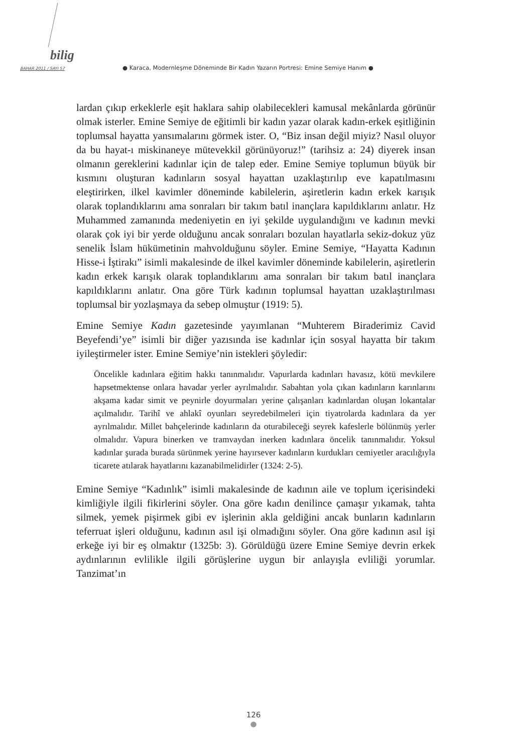bilig
BAHAR 2011 / SAYI 57 ● Karaca, Modernleşme Döneminde Bir Kadın Yazarın Portresi: Emine Semiye Hanım ●
lardan çıkıp erkeklerle eşit haklara sahip olabilecekleri kamusal mekânlarda görünür olmak isterler. Emine Semiye de eğitimli bir kadın yazar olarak kadın-erkek eşitliğinin toplumsal hayatta yansımalarını görmek ister. O, “Biz insan değil miyiz? Nasıl oluyor da bu hayat-ı miskinaneye mütevekkil görünüyoruz!” (tarihsiz a: 24) diyerek insan olmanın gereklerini kadınlar için de talep eder. Emine Semiye toplumun büyük bir kısmını oluşturan kadınların sosyal hayattan uzaklaştırılıp eve kapatılmasını eleştirirken, ilkel kavimler döneminde kabilelerin, aşiretlerin kadın erkek karışık olarak toplandıklarını ama sonraları bir takım batıl inançlara kapıldıklarını anlatır. Hz Muhammed zamanında medeniyetin en iyi şekilde uygulandığını ve kadının mevki olarak çok iyi bir yerde olduğunu ancak sonraları bozulan hayatlarla sekiz-dokuz yüz senelik İslam hükümetinin mahvolduğunu söyler. Emine Semiye, “Hayatta Kadının Hisse-i İştirakı” isimli makalesinde de ilkel kavimler döneminde kabilelerin, aşiretlerin kadın erkek karışık olarak toplandıklarını ama sonraları bir takım batıl inançlara kapıldıklarını anlatır. Ona göre Türk kadının toplumsal hayattan uzaklaştırılması toplumsal bir yozlaşmaya da sebep olmuştur (1919: 5).
Emine Semiye Kadın gazetesinde yayımlanan “Muhterem Biraderimiz Cavid Beyefendi’ye” isimli bir diğer yazısında ise kadınlar için sosyal hayatta bir takım iyileştirmeler ister. Emine Semiye’nin istekleri şöyledir:
Öncelikle kadınlara eğitim hakkı tanınmalıdır. Vapurlarda kadınları havasız, kötü mevkilere hapsetmektense onlara havadar yerler ayrılmalıdır. Sabahtan yola çıkan kadınların karınlarını akşama kadar simit ve peynirle doyurmaları yerine çalışanları kadınlardan oluşan lokantalar açılmalıdır. Tarihî ve ahlakî oyunları seyredebilmeleri için tiyatrolarda kadınlara da yer ayrılmalıdır. Millet bahçelerinde kadınların da oturabileceği seyrek kafeslerle bölünmüş yerler olmalıdır. Vapura binerken ve tramvaydan inerken kadınlara öncelik tanınmalıdır. Yoksul kadınlar şurada burada sürünmek yerine hayırsever kadınların kurdukları cemiyetler aracılığıyla ticarete atılarak hayatlarını kazanabilmelidirler (1324: 2-5).
Emine Semiye “Kadınlık” isimli makalesinde de kadının aile ve toplum içerisindeki kimliğiyle ilgili fikirlerini söyler. Ona göre kadın denilince çamaşır yıkamak, tahta silmek, yemek pişirmek gibi ev işlerinin akla geldiğini ancak bunların kadınların teferruat işleri olduğunu, kadının asıl işi olmadığını söyler. Ona göre kadının asıl işi erkeğe iyi bir eş olmaktır (1325b: 3). Görüldüğü üzere Emine Semiye devrin erkek aydınlarının evlilikle ilgili görüşlerine uygun bir anlayışla evliliği yorumlar. Tanzimat’ın
126
●